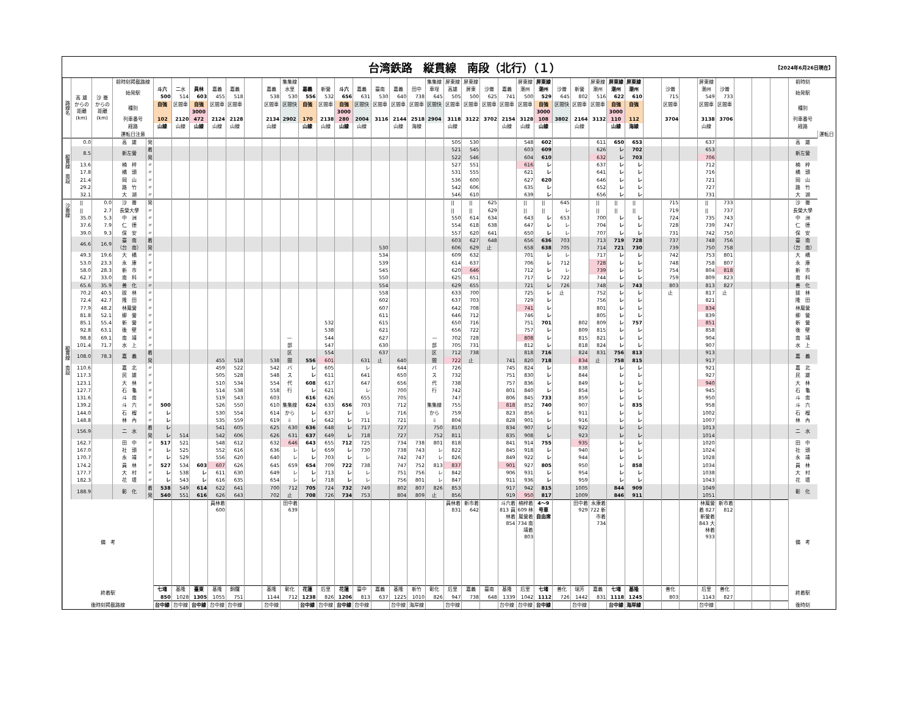台湾鉄路　縦貫線　南段（北行）（１）
【2024年6月26日現在】
| 路線名 | 高 雄 からの 距離 (km) | 沙 崙 からの 距離 (km) | 前時刻掲載路線 | | | | | | | | | 集集線 | | | | | | | | 集集線 | 屏東線 | 屏東線 | | | 屏東線 | 屏東線 | | | 屏東線 | 屏東線 | 屏東線 | | | | 屏東線 | | | | | 前時刻 | |
| | | | 始発駅 | | 斗六 | 二水 | 員林 | 嘉義 | 嘉義 | | 嘉義 | 水里 | 嘉義 | 新營 | 斗六 | 嘉義 | 臺南 | 嘉義 | 田中 | 車埕 | 高雄 | 屏東 | 沙崙 | 嘉義 | 潮州 | 潮州 | 沙崙 | 新營 | 潮州 | 潮州 | 潮州 | | 沙崙 | | 潮州 | 沙崙 | | | | 始発駅 | |
| | | | | | 500 | 514 | 603 | 455 | 518 | | 538 | 530 | 556 | 532 | 656 | 631 | 530 | 640 | 738 | 645 | 505 | 500 | 625 | 741 | 500 | 529 | 645 | 802 | 516 | 622 | 610 | | 715 | | 549 | 733 | | | | | |
| | | | 種別 | | 自強 | 区間車 | 自強 | 区間車 | 区間車 | | 区間車 | 区間快 | 自強 | 区間車 | 自強 | 区間快 | 区間車 | 区間車 | 区間車 | 区間快 | 区間車 | 区間車 | 区間車 | 区間車 | 区間車 | 自強 | 区間快 | 区間車 | 区間車 | 自強 | 自強 | | 区間車 | | 区間車 | 区間車 | | | | 種別 | |
| | | | | | | | 3000 | | | | | | | | 3000 | | | | | | | | | | | 3000 | | | | 3000 | | | | | | | | | | | |
| | | | 列車番号 | | 102 | 2120 | 472 | 2124 | 2128 | | 2134 | 2902 | 170 | 2138 | 280 | 2004 | 3116 | 2144 | 2518 | 2904 | 3118 | 3122 | 3702 | 2154 | 3128 | 108 | 3802 | 2164 | 3132 | 110 | 112 | | 3704 | | 3138 | 3706 | | | | 列車番号 | |
| | | | 経路 | | 山線 | 山線 | 山線 | 山線 | 山線 | | 山線 | | 山線 | 山線 | 山線 | 山線 | | 山線 | 海線 | | 山線 | | | 山線 | 山線 | 山線 | | 山線 | | 山線 | 海線 | | | | 山線 | | | | | 経路 | |
| | | | 運転日注意 | | | | | | | | | | | | | | | | | | | | | | | | | | | | | | | | | | | | | | 運転日 |
| 縦貫線 南段 | 0.0 | | 高 雄 | 発 | | | | | | | | | | | | | | | | | 505 | 530 | | | 548 | 602 | | | 611 | 650 | 653 | | | | 637 | | | | | 高 雄 | |
| | 8.5 | | 新左營 | 着 | | | | | | | | | | | | | | | | | 521 | 545 | | | 603 | 609 | | | 626 | レ | 702 | | | | 653 | | | | | 新左營 | |
| | | | | 発 | | | | | | | | | | | | | | | | | 522 | 546 | | | 604 | 610 | | | 632 | レ | 703 | | | | 706 | | | | | | |
| | 13.6 | | 楠 梓 | 〃 | | | | | | | | | | | | | | | | | 527 | 551 | | | 616 | レ | | | 637 | レ | レ | | | | 712 | | | | | 楠 梓 | |
| | 17.8 | | 橋 頭 | 〃 | | | | | | | | | | | | | | | | | 531 | 555 | | | 621 | レ | | | 641 | レ | レ | | | | 716 | | | | | 橋 頭 | |
| | 21.4 | | 岡 山 | 〃 | | | | | | | | | | | | | | | | | 536 | 600 | | | 627 | 620 | | | 646 | レ | レ | | | | 721 | | | | | 岡 山 | |
| | 29.2 | | 路 竹 | 〃 | | | | | | | | | | | | | | | | | 542 | 606 | | | 635 | レ | | | 652 | レ | レ | | | | 727 | | | | | 路 竹 | |
| | 32.1 | | 大 湖 | 〃 | | | | | | | | | | | | | | | | | 546 | 610 | | | 639 | レ | | | 656 | レ | レ | | | | 731 | | | | | 大 湖 | |
| 沙崙線 | // | 0.0 | 沙 崙 | 発 | | | | | | | | | | | | | | | | | // | // | 625 | | // | // | 645 | | // | // | // | | 715 | | // | 733 | | | | 沙 崙 | |
| | // | 2.7 | 長榮大學 | 〃 | | | | | | | | | | | | | | | | | // | // | 629 | | // | // | レ | | // | // | // | | 719 | | // | 737 | | | | 長榮大學 | |
| | 35.0 | 5.3 | 中 洲 | 〃 | | | | | | | | | | | | | | | | | 550 | 614 | 634 | | 643 | レ | 653 | | 700 | レ | レ | | 724 | | 735 | 743 | | | | 中 洲 | |
| 縦貫線 南段 | 37.6 | 7.9 | 仁 德 | 〃 | | | | | | | | | | | | | | | | | 554 | 618 | 638 | | 647 | レ | レ | | 704 | レ | レ | | 728 | | 739 | 747 | | | | 仁 德 | |
| | 39.0 | 9.3 | 保 安 | 〃 | | | | | | | | | | | | | | | | | 557 | 620 | 641 | | 650 | レ | レ | | 707 | レ | レ | | 731 | | 742 | 750 | | | | 保 安 | |
| | 46.6 | 16.9 | 臺 南 | 着 | | | | | | | | | | | | | | | | | 603 | 627 | 648 | | 656 | 636 | 703 | | 713 | 719 | 728 | | 737 | | 748 | 756 | | | | 臺 南 | |
| | | | （台 南） | 発 | | | | | | | | | | | | | 530 | | | | 606 | 629 | 止 | | 658 | 638 | 705 | | 714 | 721 | 730 | | 739 | | 750 | 758 | | | | （台 南） | |
| | 49.3 | 19.6 | 大 橋 | 〃 | | | | | | | | | | | | | 534 | | | | 609 | 632 | | | 701 | レ | レ | | 717 | レ | レ | | 742 | | 753 | 801 | | | | 大 橋 | |
| | 53.0 | 23.3 | 永 康 | 〃 | | | | | | | | | | | | | 539 | | | | 614 | 637 | | | 706 | レ | 712 | | 728 | レ | レ | | 748 | | 758 | 807 | | | | 永 康 | |
| | 58.0 | 28.3 | 新 市 | 〃 | | | | | | | | | | | | | 545 | | | | 620 | 646 | | | 712 | レ | レ | | 739 | レ | レ | | 754 | | 804 | 818 | | | | 新 市 | |
| | 62.7 | 33.0 | 南 科 | 〃 | | | | | | | | | | | | | 550 | | | | 625 | 651 | | | 717 | レ | 722 | | 744 | レ | レ | | 759 | | 809 | 823 | | | | 南 科 | |
| | 65.6 | 35.9 | 善 化 | 〃 | | | | | | | | | | | | | 554 | | | | 629 | 655 | | | 721 | レ | 726 | | 748 | レ | 743 | | 803 | | 813 | 827 | | | | 善 化 | |
| | 70.2 | 40.5 | 拔 林 | 〃 | | | | | | | | | | | | | 558 | | | | 633 | 700 | | | 725 | レ | 止 | | 752 | レ | レ | | 止 | | 817 | 止 | | | | 拔 林 | |
| | 72.4 | 42.7 | 隆 田 | 〃 | | | | | | | | | | | | | 602 | | | | 637 | 703 | | | 729 | レ | | | 756 | レ | レ | | | | 821 | | | | | 隆 田 | |
| | 77.9 | 48.2 | 林鳳營 | 〃 | | | | | | | | | | | | | 607 | | | | 642 | 708 | | | 741 | レ | | | 801 | レ | レ | | | | 834 | | | | | 林鳳營 | |
| | 81.8 | 52.1 | 柳 營 | 〃 | | | | | | | | | | | | | 611 | | | | 646 | 712 | | | 746 | レ | | | 805 | レ | レ | | | | 839 | | | | | 柳 營 | |
| | 85.1 | 55.4 | 新 營 | 〃 | | | | | | | | | | 532 | | | 615 | | | | 650 | 716 | | | 751 | 701 | | 802 | 809 | レ | 757 | | | | 851 | | | | | 新 營 | |
| | 92.8 | 63.1 | 後 壁 | 〃 | | | | | | | | | | 538 | | | 621 | | | | 656 | 722 | | | 757 | レ | | 809 | 815 | レ | レ | | | | 858 | | | | | 後 壁 | |
| | 98.8 | 69.1 | 南 靖 | 〃 | | | | | | | | — | | 544 | | | 627 | | | — | 702 | 728 | | | 808 | レ | | 815 | 821 | レ | レ | | | | 904 | | | | | 南 靖 | |
| | 101.4 | 71.7 | 水 上 | 〃 | | | | | | | | 部 | | 547 | | | 630 | | | 部 | 705 | 731 | | | 812 | レ | | 818 | 824 | レ | レ | | | | 907 | | | | | 水 上 | |
| | 108.0 | 78.3 | 嘉 義 | 着 | | | | | | | | 区 | | 554 | | | 637 | | | 区 | 712 | 738 | | | 818 | 716 | | 824 | 831 | 756 | 813 | | | | 913 | | | | | 嘉 義 | |
| | | | | 発 | | | | 455 | 518 | | 538 | 間 | 556 | 601 | | 631 | 止 | 640 | | 間 | 722 | 止 | | 741 | 820 | 718 | | 834 | 止 | 758 | 815 | | | | 917 | | | | | | |
| | 110.6 | | 嘉 北 | 〃 | | | | 459 | 522 | | 542 | バ | レ | 605 | | レ | | 644 | | バ | 726 | | | 745 | 824 | レ | | 838 | | レ | レ | | | | 921 | | | | | 嘉 北 | |
| | 117.3 | | 民 雄 | 〃 | | | | 505 | 528 | | 548 | ス | レ | 611 | | 641 | | 650 | | ス | 732 | | | 751 | 830 | レ | | 844 | | レ | レ | | | | 927 | | | | | 民 雄 | |
| | 123.1 | | 大 林 | 〃 | | | | 510 | 534 | | 554 | 代 | 608 | 617 | | 647 | | 656 | | 代 | 738 | | | 757 | 836 | レ | | 849 | | レ | レ | | | | 940 | | | | | 大 林 | |
| | 127.7 | | 石 龜 | 〃 | | | | 514 | 538 | | 558 | 行 | レ | 621 | | レ | | 700 | | 行 | 742 | | | 801 | 840 | レ | | 854 | | レ | レ | | | | 945 | | | | | 石 龜 | |
| | 131.6 | | 斗 南 | 〃 | | | | 519 | 543 | | 603 | | 616 | 626 | | 655 | | 705 | | | 747 | | | 806 | 845 | 733 | | 859 | | レ | レ | | | | 950 | | | | | 斗 南 | |
| | 139.2 | | 斗 六 | 〃 | 500 | | | 526 | 550 | | 610 | 集集線 | 624 | 633 | 656 | 703 | | 712 | | 集集線 | 755 | | | 818 | 852 | 740 | | 907 | | レ | 835 | | | | 958 | | | | | 斗 六 | |
| | 144.0 | | 石 榴 | 〃 | レ | | | 530 | 554 | | 614 | から | レ | 637 | レ | レ | | 716 | | から | 759 | | | 823 | 856 | レ | | 911 | | レ | レ | | | | 1002 | | | | | 石 榴 | |
| | 148.8 | | 林 內 | 〃 | レ | | | 535 | 559 | | 619 | ⇩ | レ | 642 | レ | 711 | | 721 | | ⇩ | 804 | | | 828 | 901 | レ | | 916 | | レ | レ | | | | 1007 | | | | | 林 內 | |
| | 156.9 | | 二 水 | 着 | レ | | | 541 | 605 | | 625 | 630 | 636 | 648 | レ | 717 | | 727 | | 750 | 810 | | | 834 | 907 | レ | | 922 | | レ | レ | | | | 1013 | | | | | 二 水 | |
| | | | | 発 | レ | 514 | | 542 | 606 | | 626 | 631 | 637 | 649 | レ | 718 | | 727 | | 752 | 811 | | | 835 | 908 | レ | | 923 | | レ | レ | | | | 1014 | | | | | | |
| | 162.7 | | 田 中 | 〃 | 517 | 521 | | 548 | 612 | | 632 | 646 | 643 | 655 | 712 | 725 | | 734 | 738 | 801 | 818 | | | 841 | 914 | 755 | | 935 | | レ | レ | | | | 1020 | | | | | 田 中 | |
| | 167.0 | | 社 頭 | 〃 | レ | 525 | | 552 | 616 | | 636 | レ | レ | 659 | レ | 730 | | 738 | 743 | レ | 822 | | | 845 | 918 | レ | | 940 | | レ | レ | | | | 1024 | | | | | 社 頭 | |
| | 170.7 | | 永 靖 | 〃 | レ | 529 | | 556 | 620 | | 640 | レ | レ | 703 | レ | レ | | 742 | 747 | レ | 826 | | | 849 | 922 | レ | | 944 | | レ | レ | | | | 1028 | | | | | 永 靖 | |
| | 174.2 | | 員 林 | 〃 | 527 | 534 | 603 | 607 | 626 | | 645 | 659 | 654 | 709 | 722 | 738 | | 747 | 752 | 813 | 837 | | | 901 | 927 | 805 | | 950 | | レ | 858 | | | | 1034 | | | | | 員 林 | |
| | 177.7 | | 大 村 | 〃 | レ | 538 | レ | 611 | 630 | | 649 | レ | レ | 713 | レ | レ | | 751 | 756 | レ | 842 | | | 906 | 931 | レ | | 954 | | レ | レ | | | | 1038 | | | | | 大 村 | |
| | 182.3 | | 花 壇 | 〃 | レ | 543 | レ | 616 | 635 | | 654 | レ | レ | 718 | レ | レ | | 756 | 801 | レ | 847 | | | 911 | 936 | レ | | 959 | | レ | レ | | | | 1043 | | | | | 花 壇 | |
| | 188.9 | | 彰 化 | 着 | 538 | 549 | 614 | 622 | 641 | | 700 | 712 | 705 | 724 | 732 | 749 | | 802 | 807 | 826 | 853 | | | 917 | 942 | 815 | | 1005 | | 844 | 909 | | | | 1049 | | | | | 彰 化 | |
| | | | | 発 | 540 | 551 | 616 | 626 | 643 | | 702 | 止 | 708 | 726 | 734 | 753 | | 804 | 809 | 止 | 856 | | | 919 | 950 | 817 | | 1009 | | 846 | 911 | | | | 1051 | | | | | | |
| 備 考 | | | | | | | | 員林着 600 | | | | 田中着 639 | | | | | | | | | 員林着 831 | 新市着 642 | | 斗六着 813 員林着 854 | 楠梓着 609 林鳳營着 734 南靖着 803 | 4〜9 号車 自由席 | | 田中着 929 | 永康着 722 新市着 734 | | | | | | 林鳳營着 827 新營着 843 大林着 933 | 新市着 812 | | | | 備 考 | |
| 終着駅 | | | | | 七堵 | 基隆 | 臺東 | 基隆 | 銅鑼 | | 基隆 | 彰化 | 花蓮 | 后里 | 花蓮 | 臺中 | 嘉義 | 基隆 | 新竹 | 彰化 | 后里 | 嘉義 | 臺南 | 基隆 | 后里 | 七堵 | 善化 | 瑞芳 | 嘉義 | 七堵 | 基隆 | | 善化 | | 后里 | 善化 | | | | 終着駅 | |
| | | | | | 850 | 1028 | 1305 | 1055 | 751 | | 1144 | 712 | 1238 | 826 | 1206 | 813 | 637 | 1225 | 1010 | 826 | 947 | 738 | 648 | 1339 | 1042 | 1112 | 726 | 1442 | 831 | 1118 | 1245 | | 803 | | 1143 | 827 | | | | | |
| 後時刻掲載路線 | | | | | 台中線 | 台中線 | 台中線 | 台中線 | 台中線 | | 台中線 | | 台中線 | 台中線 | 台中線 | 台中線 | | 台中線 | 海岸線 | | 台中線 | | | 台中線 | 台中線 | 台中線 | | 台中線 | | 台中線 | 海岸線 | | | | 台中線 | | | | | 後時刻 | |